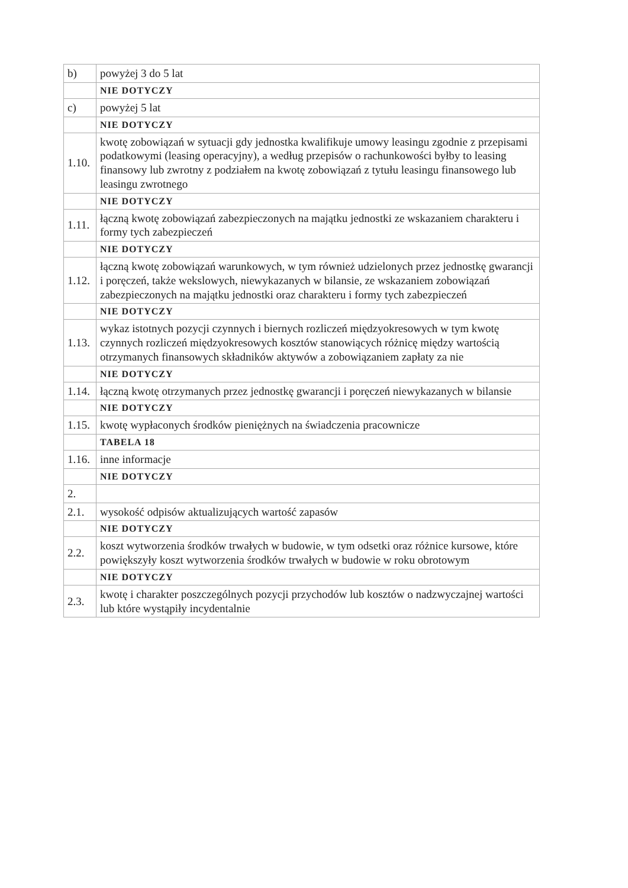| b) | powyżej 3 do 5 lat |
| | NIE DOTYCZY |
| c) | powyżej 5 lat |
| | NIE DOTYCZY |
| 1.10. | kwotę zobowiązań w sytuacji gdy jednostka kwalifikuje umowy leasingu zgodnie z przepisami podatkowymi (leasing operacyjny), a według przepisów o rachunkowości byłby to leasing finansowy lub zwrotny z podziałem na kwotę zobowiązań z tytułu leasingu finansowego lub leasingu zwrotnego |
| | NIE DOTYCZY |
| 1.11. | łączną kwotę zobowiązań zabezpieczonych na majątku jednostki ze wskazaniem charakteru i formy tych zabezpieczeń |
| | NIE DOTYCZY |
| 1.12. | łączną kwotę zobowiązań warunkowych, w tym również udzielonych przez jednostkę gwarancji i poręczeń, także wekslowych, niewykazanych w bilansie, ze wskazaniem zobowiązań zabezpieczonych na majątku jednostki oraz charakteru i formy tych zabezpieczeń |
| | NIE DOTYCZY |
| 1.13. | wykaz istotnych pozycji czynnych i biernych rozliczeń międzyokresowych w tym kwotę czynnych rozliczeń międzyokresowych kosztów stanowiących różnicę między wartością otrzymanych finansowych składników aktywów a zobowiązaniem zapłaty za nie |
| | NIE DOTYCZY |
| 1.14. | łączną kwotę otrzymanych przez jednostkę gwarancji i poręczeń niewykazanych w bilansie |
| | NIE DOTYCZY |
| 1.15. | kwotę wypłaconych środków pieniężnych na świadczenia pracownicze |
| | TABELA 18 |
| 1.16. | inne informacje |
| | NIE DOTYCZY |
| 2. | |
| 2.1. | wysokość odpisów aktualizujących wartość zapasów |
| | NIE DOTYCZY |
| 2.2. | koszt wytworzenia środków trwałych w budowie, w tym odsetki oraz różnice kursowe, które powiększyły koszt wytworzenia środków trwałych w budowie w roku obrotowym |
| | NIE DOTYCZY |
| 2.3. | kwotę i charakter poszczególnych pozycji przychodów lub kosztów o nadzwyczajnej wartości lub które wystąpiły incydentalnie |